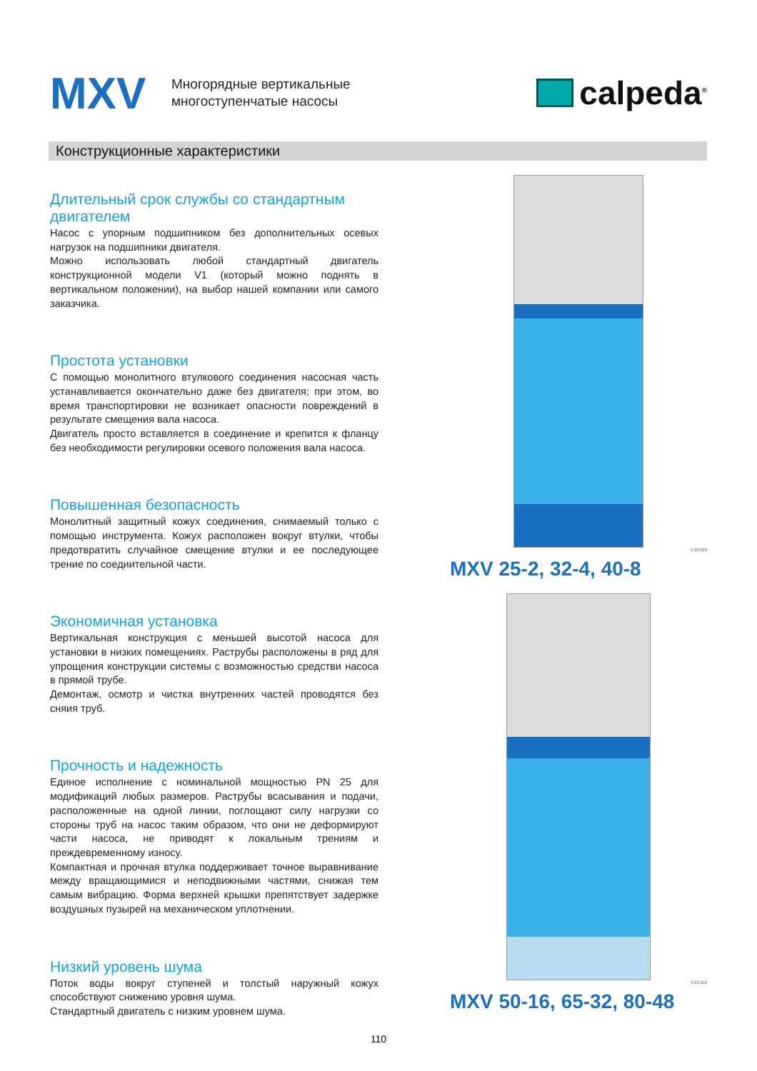MXV
Многорядные вертикальные
многоступенчатые насосы
calpeda<sup>®</sup>
Конструкционные характеристики
Длительный срок службы со стандартным двигателем
Насос с упорным подшипником без дополнительных осевых нагрузок на подшипники двигателя.
Можно использовать любой стандартный двигатель конструкционной модели V1 (который можно поднять в вертикальном положении), на выбор нашей компании или самого заказчика.
Простота установки
С помощью монолитного втулкового соединения насосная часть устанавливается окончательно даже без двигателя; при этом, во время транспортировки не возникает опасности повреждений в результате смещения вала насоса.
Двигатель просто вставляется в соединение и крепится к фланцу без необходимости регулировки осевого положения вала насоса.
Повышенная безопасность
Монолитный защитный кожух соединения, снимаемый только с помощью инструмента. Кожух расположен вокруг втулки, чтобы предотвратить случайное смещение втулки и ее последующее трение по соедиительной части.
Экономичная установка
Вертикальная конструкция с меньшей высотой насоса для установки в низких помещениях. Раструбы расположены в ряд для упрощения конструкции системы с возможностью средстви насоса в прямой трубе.
Демонтаж, осмотр и чистка внутренних частей проводятся без сняия труб.
Прочность и надежность
Единое исполнение с номинальной мощностью PN 25 для модификаций любых размеров. Раструбы всасывания и подачи, расположенные на одной линии, поглощают силу нагрузки со стороны труб на насос таким образом, что они не деформируют части насоса, не приводят к локальным трениям и преждевременному износу.
Компактная и прочная втулка поддерживает точное выравнивание между вращающимися и неподвижными частями, снижая тем самым вибрацию. Форма верхней крышки препятствует задержке воздушных пузырей на механическом уплотнении.
Низкий уровень шума
Поток воды вокруг ступеней и толстый наружный кожух способствуют снижению уровня шума.
Стандартный двигатель с низким уровнем шума.
3.93.029
MXV 25-2, 32-4, 40-8
3.93.112
MXV 50-16, 65-32, 80-48
110